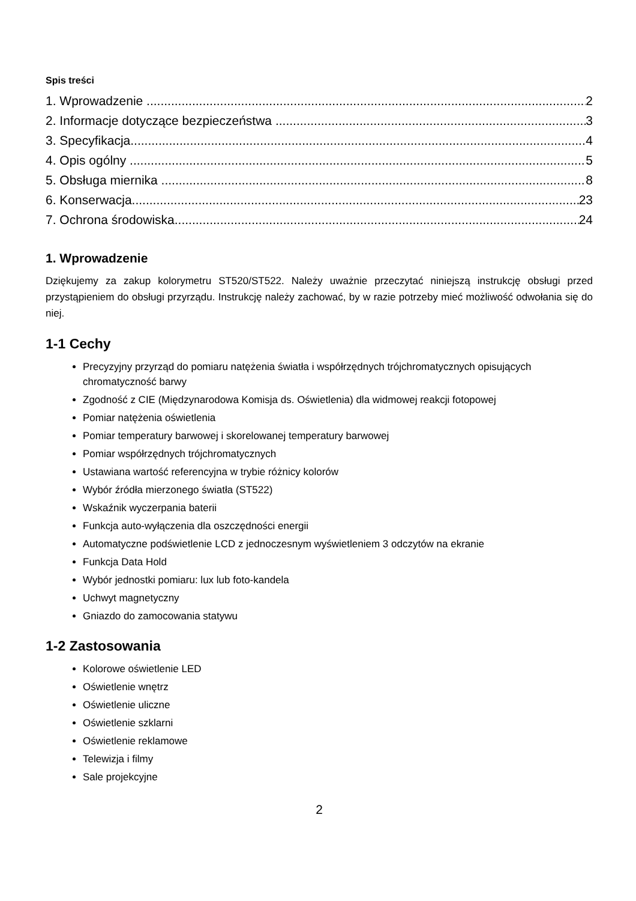Spis treści
1. Wprowadzenie 2
2. Informacje dotyczące bezpieczeństwa 3
3. Specyfikacja 4
4. Opis ogólny 5
5. Obsługa miernika 8
6. Konserwacja 23
7. Ochrona środowiska 24
1. Wprowadzenie
Dziękujemy za zakup kolorymetru ST520/ST522. Należy uważnie przeczytać niniejszą instrukcję obsługi przed przystąpieniem do obsługi przyrządu. Instrukcję należy zachować, by w razie potrzeby mieć możliwość odwołania się do niej.
1-1 Cechy
Precyzyjny przyrząd do pomiaru natężenia światła i współrzędnych trójchromatycznych opisujących chromatyczność barwy
Zgodność z CIE (Międzynarodowa Komisja ds. Oświetlenia) dla widmowej reakcji fotopowej
Pomiar natężenia oświetlenia
Pomiar temperatury barwowej i skorelowanej temperatury barwowej
Pomiar współrzędnych trójchromatycznych
Ustawiana wartość referencyjna w trybie różnicy kolorów
Wybór źródła mierzonego światła (ST522)
Wskaźnik wyczerpania baterii
Funkcja auto-wyłączenia dla oszczędności energii
Automatyczne podświetlenie LCD z jednoczesnym wyświetleniem 3 odczytów na ekranie
Funkcja Data Hold
Wybór jednostki pomiaru: lux lub foto-kandela
Uchwyt magnetyczny
Gniazdo do zamocowania statywu
1-2 Zastosowania
Kolorowe oświetlenie LED
Oświetlenie wnętrz
Oświetlenie uliczne
Oświetlenie szklarni
Oświetlenie reklamowe
Telewizja i filmy
Sale projekcyjne
2